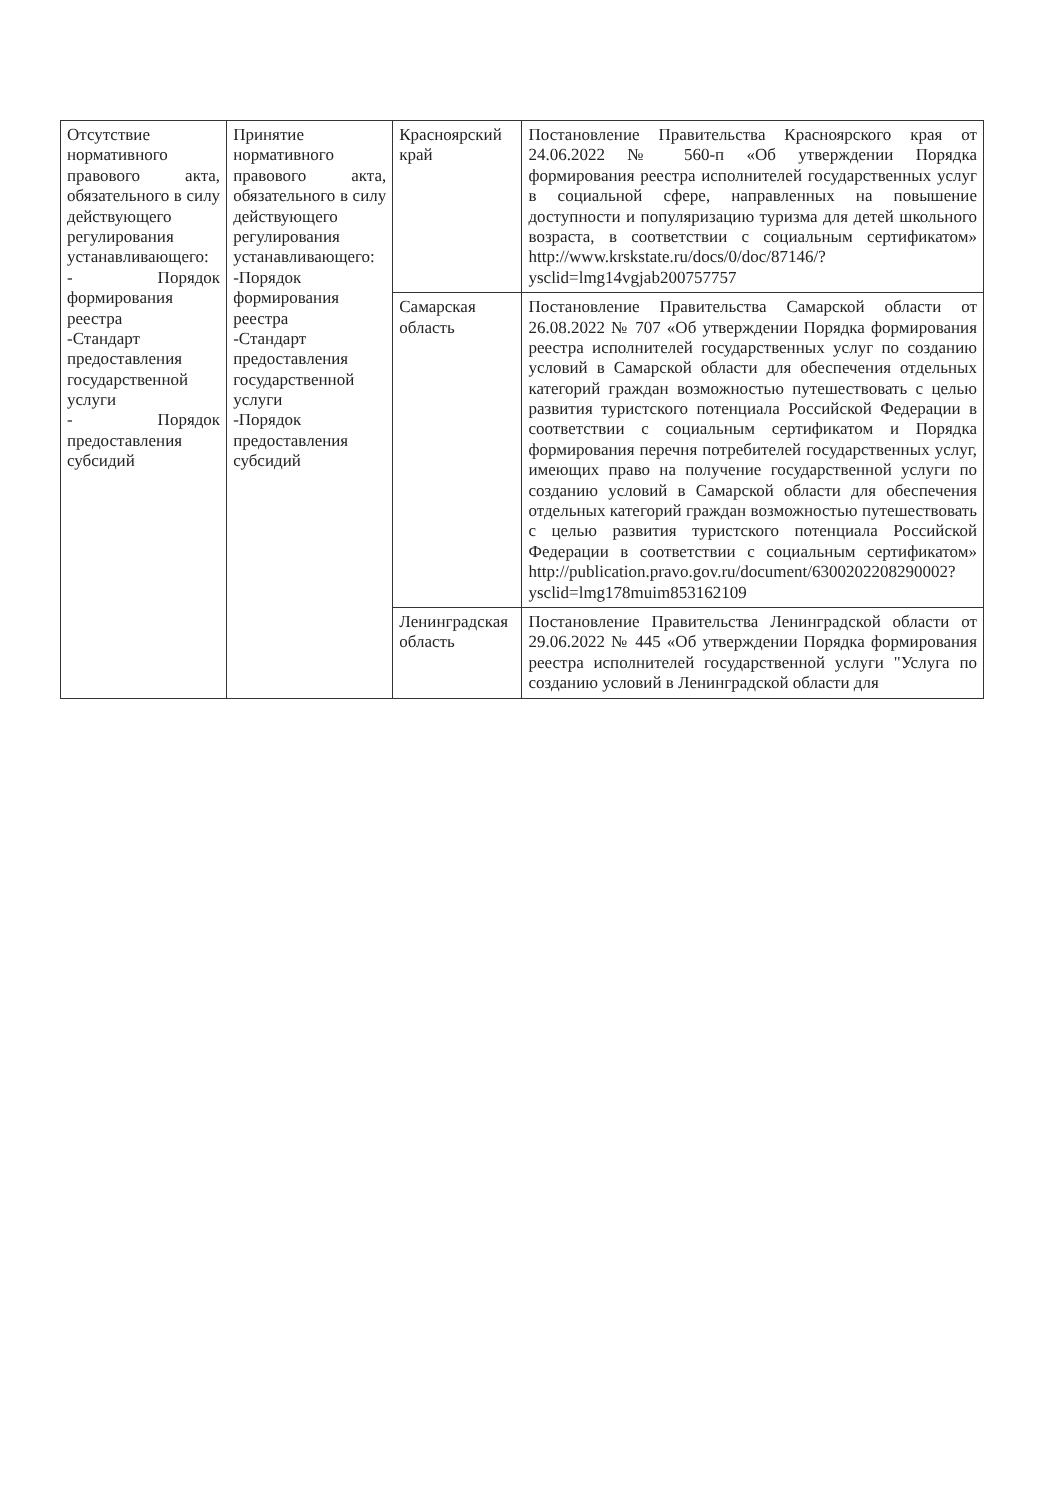| Отсутствие нормативного правового акта, обязательного в силу действующего регулирования устанавливающего: - Порядок формирования реестра -Стандарт предоставления государственной услуги - Порядок предоставления субсидий | Принятие нормативного правового акта, обязательного в силу действующего регулирования устанавливающего: -Порядок формирования реестра -Стандарт предоставления государственной услуги -Порядок предоставления субсидий | Красноярский край | Постановление Правительства Красноярского края от 24.06.2022 № 560-п «Об утверждении Порядка формирования реестра исполнителей государственных услуг в социальной сфере, направленных на повышение доступности и популяризацию туризма для детей школьного возраста, в соответствии с социальным сертификатом» http://www.krskstate.ru/docs/0/doc/87146/?ysclid=lmg14vgjab200757757 |
| | | Самарская область | Постановление Правительства Самарской области от 26.08.2022 № 707 «Об утверждении Порядка формирования реестра исполнителей государственных услуг по созданию условий в Самарской области для обеспечения отдельных категорий граждан возможностью путешествовать с целью развития туристского потенциала Российской Федерации в соответствии с социальным сертификатом и Порядка формирования перечня потребителей государственных услуг, имеющих право на получение государственной услуги по созданию условий в Самарской области для обеспечения отдельных категорий граждан возможностью путешествовать с целью развития туристского потенциала Российской Федерации в соответствии с социальным сертификатом» http://publication.pravo.gov.ru/document/6300202208290002?ysclid=lmg178muim853162109 |
| | | Ленинградская область | Постановление Правительства Ленинградской области от 29.06.2022 № 445 «Об утверждении Порядка формирования реестра исполнителей государственной услуги "Услуга по созданию условий в Ленинградской области для |